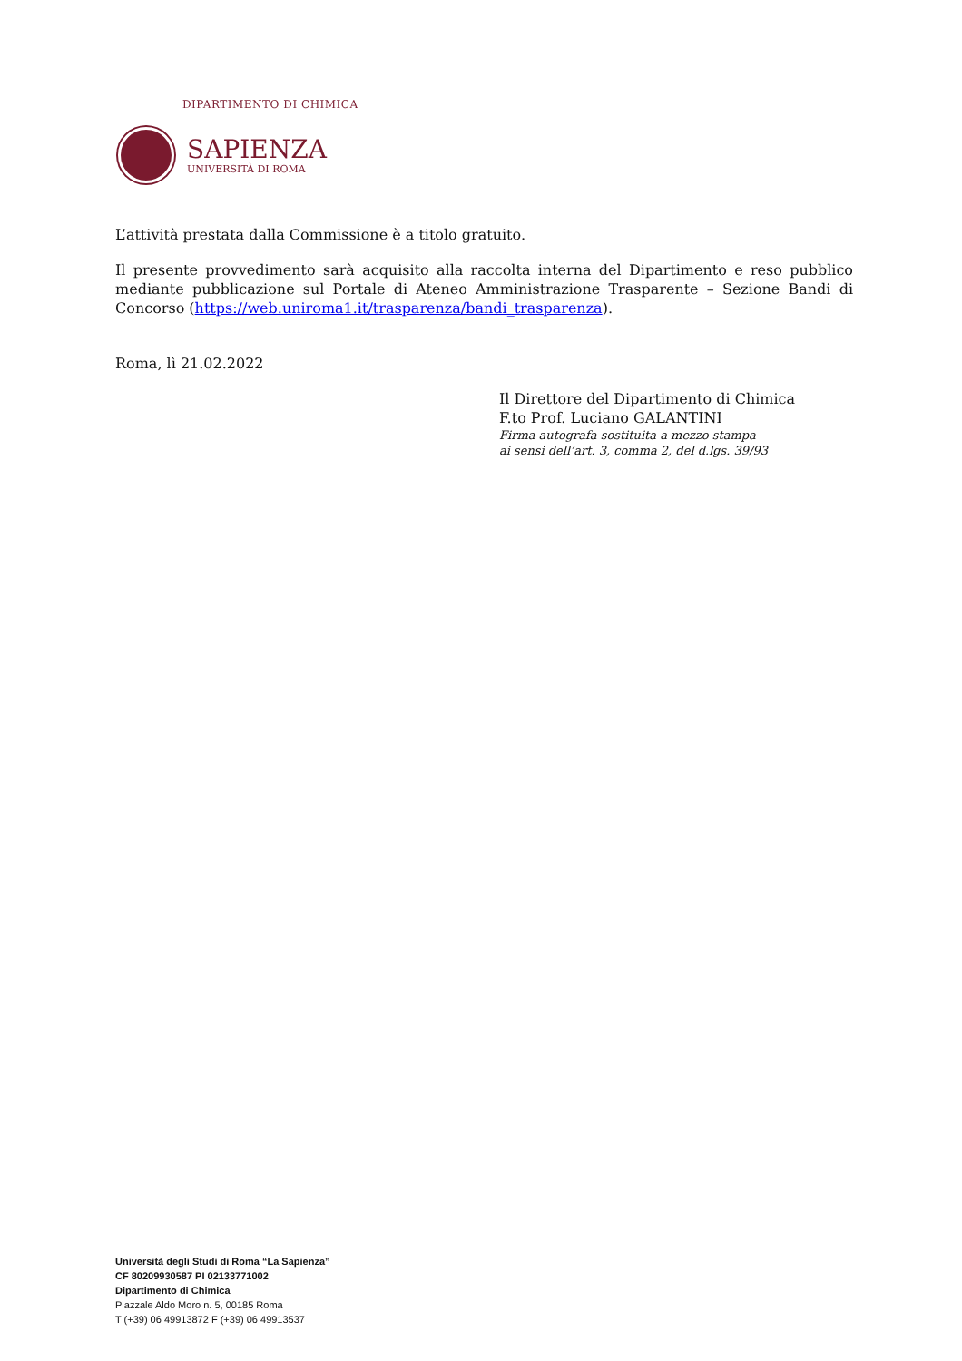DIPARTIMENTO DI CHIMICA
SAPIENZA
UNIVERSITÀ DI ROMA
L’attività prestata dalla Commissione è a titolo gratuito.
Il presente provvedimento sarà acquisito alla raccolta interna del Dipartimento e reso pubblico mediante pubblicazione sul Portale di Ateneo Amministrazione Trasparente – Sezione Bandi di Concorso (https://web.uniroma1.it/trasparenza/bandi_trasparenza).
Roma, lì 21.02.2022
Il Direttore del Dipartimento di Chimica
F.to Prof. Luciano GALANTINI
Firma autografa sostituita a mezzo stampa
ai sensi dell’art. 3, comma 2, del d.lgs. 39/93
Università degli Studi di Roma “La Sapienza”
CF 80209930587 PI 02133771002
Dipartimento di Chimica
Piazzale Aldo Moro n. 5, 00185 Roma
T (+39) 06 49913872 F (+39) 06 49913537